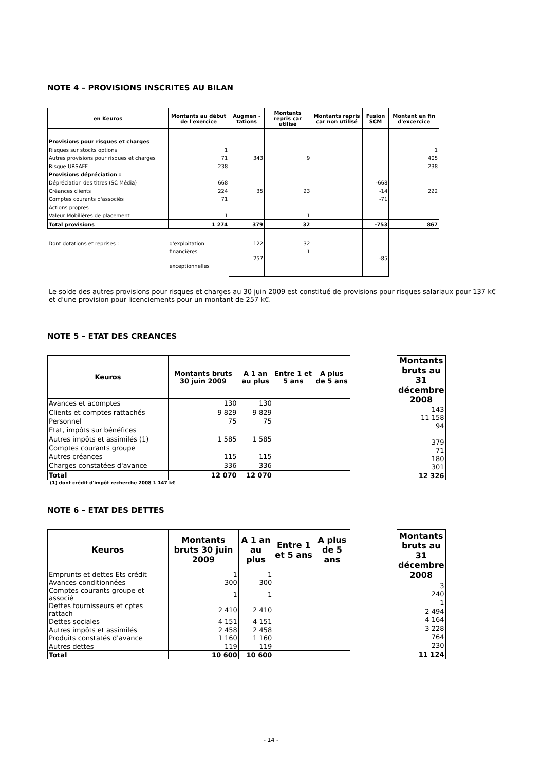NOTE 4 – PROVISIONS INSCRITES AU BILAN
| en Keuros | Montants au début de l'exercice | Augmen - tations | Montants repris car utilisé | Montants repris car non utilisé | Fusion SCM | Montant en fin d'excercice |
| --- | --- | --- | --- | --- | --- | --- |
| Provisions pour risques et charges | | | | | | |
| Risques sur stocks options | 1 | | | | | 1 |
| Autres provisions pour risques et charges | 71 | 343 | 9 | | | 405 |
| Risque URSAFF | 238 | | | | | 238 |
| Provisions dépréciation : | | | | | | |
| Dépréciation des titres (SC Média) | 668 | | | | -668 | |
| Créances clients | 224 | 35 | 23 | | -14 | 222 |
| Comptes courants d'associés | 71 | | | | -71 | |
| Actions propres | | | | | | |
| Valeur Mobilières de placement | 1 | | 1 | | | |
| Total provisions | 1 274 | 379 | 32 | | -753 | 867 |
| Dont dotations et reprises : | d'exploitation | 122 | 32 | | | |
| | financières | | 1 | | | |
| | exceptionnelles | 257 | | | -85 | |
Le solde des autres provisions pour risques et charges au 30 juin 2009 est constitué de provisions pour risques salariaux pour 137 k€ et d'une provision pour licenciements pour un montant de 257 k€.
NOTE 5 – ETAT DES CREANCES
| Keuros | Montants bruts 30 juin 2009 | A 1 an au plus | Entre 1 et 5 ans | A plus de 5 ans |
| --- | --- | --- | --- | --- |
| Avances et acomptes | 130 | 130 | | |
| Clients et comptes rattachés | 9 829 | 9 829 | | |
| Personnel | 75 | 75 | | |
| Etat, impôts sur bénéfices | | | | |
| Autres impôts et assimilés (1) | 1 585 | 1 585 | | |
| Comptes courants groupe | | | | |
| Autres créances | 115 | 115 | | |
| Charges constatées d'avance | 336 | 336 | | |
| Total | 12 070 | 12 070 | | |
| Montants bruts au 31 décembre 2008 |
| --- |
| 143 |
| 11 158 |
| 94 |
| 379 |
| 71 |
| 180 |
| 301 |
| 12 326 |
(1) dont crédit d'impôt recherche 2008 1 147 k€
NOTE 6 – ETAT DES DETTES
| Keuros | Montants bruts 30 juin 2009 | A 1 an au plus | Entre 1 et 5 ans | A plus de 5 ans |
| --- | --- | --- | --- | --- |
| Emprunts et dettes Ets crédit | 1 | 1 | | |
| Avances conditionnées | 300 | 300 | | |
| Comptes courants groupe et associé | 1 | 1 | | |
| Dettes fournisseurs et cptes rattach | 2 410 | 2 410 | | |
| Dettes sociales | 4 151 | 4 151 | | |
| Autres impôts et assimilés | 2 458 | 2 458 | | |
| Produits constatés d'avance | 1 160 | 1 160 | | |
| Autres dettes | 119 | 119 | | |
| Total | 10 600 | 10 600 | | |
| Montants bruts au 31 décembre 2008 |
| --- |
| 3 |
| 240 |
| 1 |
| 2 494 |
| 4 164 |
| 3 228 |
| 764 |
| 230 |
| 11 124 |
- 14 -